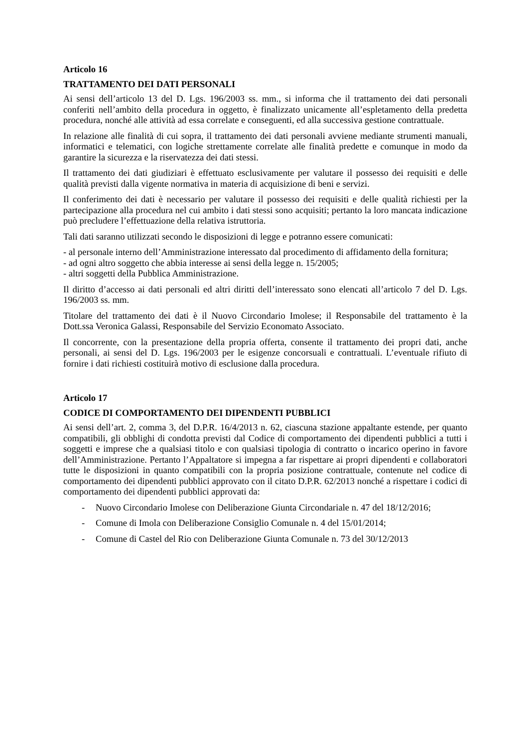Articolo 16
TRATTAMENTO DEI DATI PERSONALI
Ai sensi dell’articolo 13 del D. Lgs. 196/2003 ss. mm., si informa che il trattamento dei dati personali conferiti nell’ambito della procedura in oggetto, è finalizzato unicamente all’espletamento della predetta procedura, nonché alle attività ad essa correlate e conseguenti, ed alla successiva gestione contrattuale.
In relazione alle finalità di cui sopra, il trattamento dei dati personali avviene mediante strumenti manuali, informatici e telematici, con logiche strettamente correlate alle finalità predette e comunque in modo da garantire la sicurezza e la riservatezza dei dati stessi.
Il trattamento dei dati giudiziari è effettuato esclusivamente per valutare il possesso dei requisiti e delle qualità previsti dalla vigente normativa in materia di acquisizione di beni e servizi.
Il conferimento dei dati è necessario per valutare il possesso dei requisiti e delle qualità richiesti per la partecipazione alla procedura nel cui ambito i dati stessi sono acquisiti; pertanto la loro mancata indicazione può precludere l’effettuazione della relativa istruttoria.
Tali dati saranno utilizzati secondo le disposizioni di legge e potranno essere comunicati:
- al personale interno dell’Amministrazione interessato dal procedimento di affidamento della fornitura;
- ad ogni altro soggetto che abbia interesse ai sensi della legge n. 15/2005;
- altri soggetti della Pubblica Amministrazione.
Il diritto d’accesso ai dati personali ed altri diritti dell’interessato sono elencati all’articolo 7 del D. Lgs. 196/2003 ss. mm.
Titolare del trattamento dei dati è il Nuovo Circondario Imolese; il Responsabile del trattamento è la Dott.ssa Veronica Galassi, Responsabile del Servizio Economato Associato.
Il concorrente, con la presentazione della propria offerta, consente il trattamento dei propri dati, anche personali, ai sensi del D. Lgs. 196/2003 per le esigenze concorsuali e contrattuali. L’eventuale rifiuto di fornire i dati richiesti costituirà motivo di esclusione dalla procedura.
Articolo 17
CODICE DI COMPORTAMENTO DEI DIPENDENTI PUBBLICI
Ai sensi dell’art. 2, comma 3, del D.P.R. 16/4/2013 n. 62, ciascuna stazione appaltante estende, per quanto compatibili, gli obblighi di condotta previsti dal Codice di comportamento dei dipendenti pubblici a tutti i soggetti e imprese che a qualsiasi titolo e con qualsiasi tipologia di contratto o incarico operino in favore dell’Amministrazione. Pertanto l’Appaltatore si impegna a far rispettare ai propri dipendenti e collaboratori tutte le disposizioni in quanto compatibili con la propria posizione contrattuale, contenute nel codice di comportamento dei dipendenti pubblici approvato con il citato D.P.R. 62/2013 nonché a rispettare i codici di comportamento dei dipendenti pubblici approvati da:
- Nuovo Circondario Imolese con Deliberazione Giunta Circondariale n. 47 del 18/12/2016;
- Comune di Imola con Deliberazione Consiglio Comunale n. 4 del 15/01/2014;
- Comune di Castel del Rio con Deliberazione Giunta Comunale n. 73 del 30/12/2013